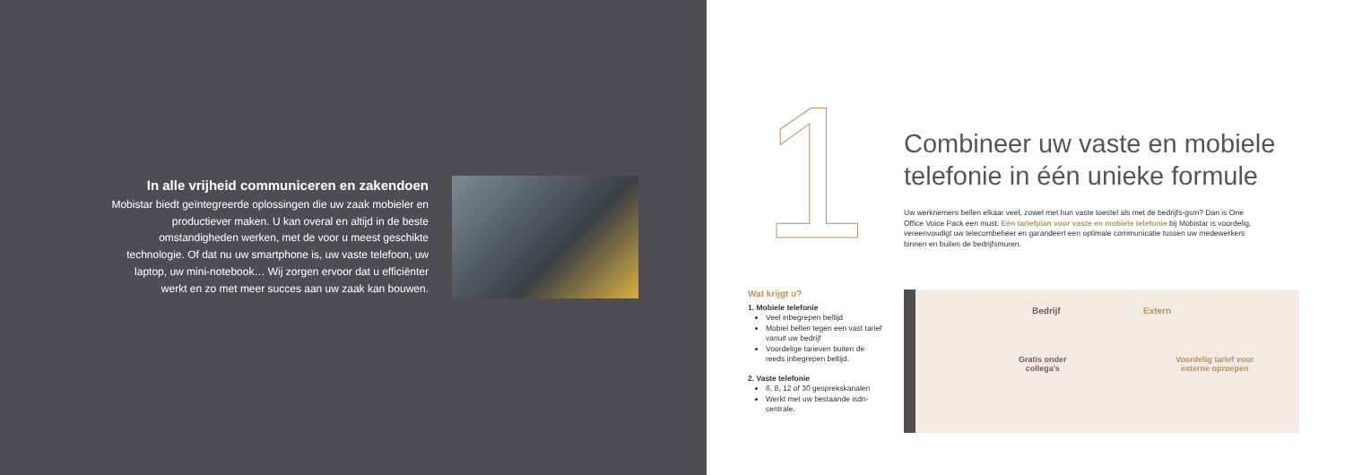In alle vrijheid communiceren en zakendoen
Mobistar biedt geïntegreerde oplossingen die uw zaak mobieler en productiever maken. U kan overal en altijd in de beste omstandigheden werken, met de voor u meest geschikte technologie. Of dat nu uw smartphone is, uw vaste telefoon, uw laptop, uw mini-notebook… Wij zorgen ervoor dat u efficiënter werkt en zo met meer succes aan uw zaak kan bouwen.
1
Combineer uw vaste en mobiele telefonie in één unieke formule
Uw werknemers bellen elkaar veel, zowel met hun vaste toestel als met de bedrijfs-gsm? Dan is One Office Voice Pack een must. Eén tariefplan voor vaste en mobiele telefonie bij Mobistar is voordelig, vereenvoudigt uw telecombeheer en garandeert een optimale communicatie tussen uw medewerkers binnen en buiten de bedrijfsmuren.
Wat krijgt u?
1. Mobiele telefonie
Veel inbegrepen beltijd
Mobiel bellen tegen een vast tarief vanuit uw bedrijf
Voordelige tarieven buiten de reeds inbegrepen beltijd.
2. Vaste telefonie
6, 8, 12 of 30 gesprekskanalen
Werkt met uw bestaande isdn-centrale.
Bedrijf Extern
Gratis onder
collega's
Voordelig tarief voor
externe oproepen